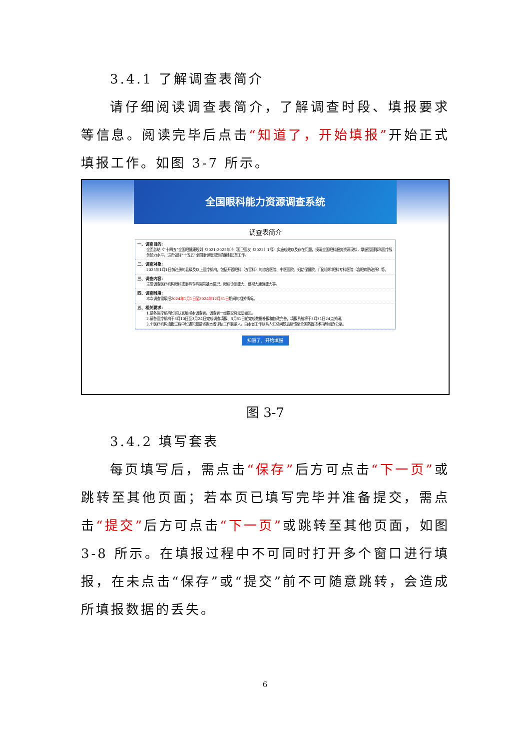3.4.1 了解调查表简介
请仔细阅读调查表简介，了解调查时段、填报要求等信息。阅读完毕后点击“知道了，开始填报”开始正式填报工作。如图 3-7 所示。
全国眼科能力资源调查系统
调查表简介
一、调查目的:
全面总结《“十四五”全国眼健康规划（2021-2025年）》（国卫医发〔2022〕1号）实施成效以及存在问题，摸清全国眼科服务资源现状，掌握我国眼科医疗服务能力水平，进而做好“十五五”全国眼健康规划的编制起草工作。
二、调查对象:
2025年1月1日前注册的县级及以上医疗机构，包括开设眼科（五官科）的综合医院、中医医院、妇幼保健院、门诊部和眼科专科医院（含眼病防治所）等。
三、调查内容:
主要调查医疗机构眼科或眼科专科医院基本情况、眼病诊治能力、低视力康复能力等。
四、调查时段:
本次调查需填报 2024年1月1日至2024年12月31日期间的相关情况。
五、相关要求:
1.请各医疗机构如实认真填报本调查表，调查表一经提交将无法撤回。
2.请各医疗机构于3月10日至3月24日完成调查填报、3月31日前完成数据补报和修改完善，填报系统将于3月31日24点关闭。
3.个医疗机构填报过程中如遇问题请咨询本省评估工作联系人，由本省工作联系人汇总问题后反馈至全国防盲技术指导组办公室。
知道了，开始填报
图 3-7
3.4.2 填写套表
每页填写后，需点击“保存”后方可点击“下一页”或跳转至其他页面；若本页已填写完毕并准备提交，需点击“提交”后方可点击“下一页”或跳转至其他页面，如图 3-8 所示。在填报过程中不可同时打开多个窗口进行填报，在未点击“保存”或“提交”前不可随意跳转，会造成所填报数据的丢失。
6